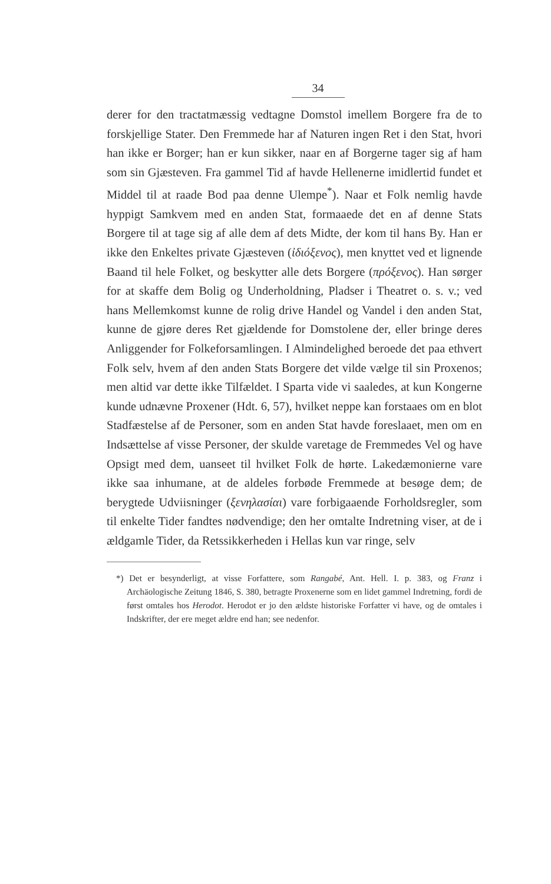34
derer for den tractatmæssig vedtagne Domstol imellem Borgere fra de to forskjellige Stater. Den Fremmede har af Naturen ingen Ret i den Stat, hvori han ikke er Borger; han er kun sikker, naar en af Borgerne tager sig af ham som sin Gjæsteven. Fra gammel Tid af havde Hellenerne imidlertid fundet et Middel til at raade Bod paa denne Ulempe<sup>*</sup>). Naar et Folk nemlig havde hyppigt Samkvem med en anden Stat, formaaede det en af denne Stats Borgere til at tage sig af alle dem af dets Midte, der kom til hans By. Han er ikke den Enkeltes private Gjæsteven (ἰδιόξενος), men knyttet ved et lignende Baand til hele Folket, og beskytter alle dets Borgere (πρόξενος). Han sørger for at skaffe dem Bolig og Underholdning, Pladser i Theatret o. s. v.; ved hans Mellemkomst kunne de rolig drive Handel og Vandel i den anden Stat, kunne de gjøre deres Ret gjældende for Domstolene der, eller bringe deres Anliggender for Folkeforsamlingen. I Almindelighed beroede det paa ethvert Folk selv, hvem af den anden Stats Borgere det vilde vælge til sin Proxenos; men altid var dette ikke Tilfældet. I Sparta vide vi saaledes, at kun Kongerne kunde udnævne Proxener (Hdt. 6, 57), hvilket neppe kan forstaaes om en blot Stadfæstelse af de Personer, som en anden Stat havde foreslaaet, men om en Indsættelse af visse Personer, der skulde varetage de Fremmedes Vel og have Opsigt med dem, uanseet til hvilket Folk de hørte. Lakedæmonierne vare ikke saa inhumane, at de aldeles forbøde Fremmede at besøge dem; de berygtede Udviisninger (ξενηλασίαι) vare forbigaaende Forholdsregler, som til enkelte Tider fandtes nødvendige; den her omtalte Indretning viser, at de i ældgamle Tider, da Retssikkerheden i Hellas kun var ringe, selv
*) Det er besynderligt, at visse Forfattere, som Rangabé, Ant. Hell. I. p. 383, og Franz i Archäologische Zeitung 1846, S. 380, betragte Proxenerne som en lidet gammel Indretning, fordi de først omtales hos Herodot. Herodot er jo den ældste historiske Forfatter vi have, og de omtales i Indskrifter, der ere meget ældre end han; see nedenfor.